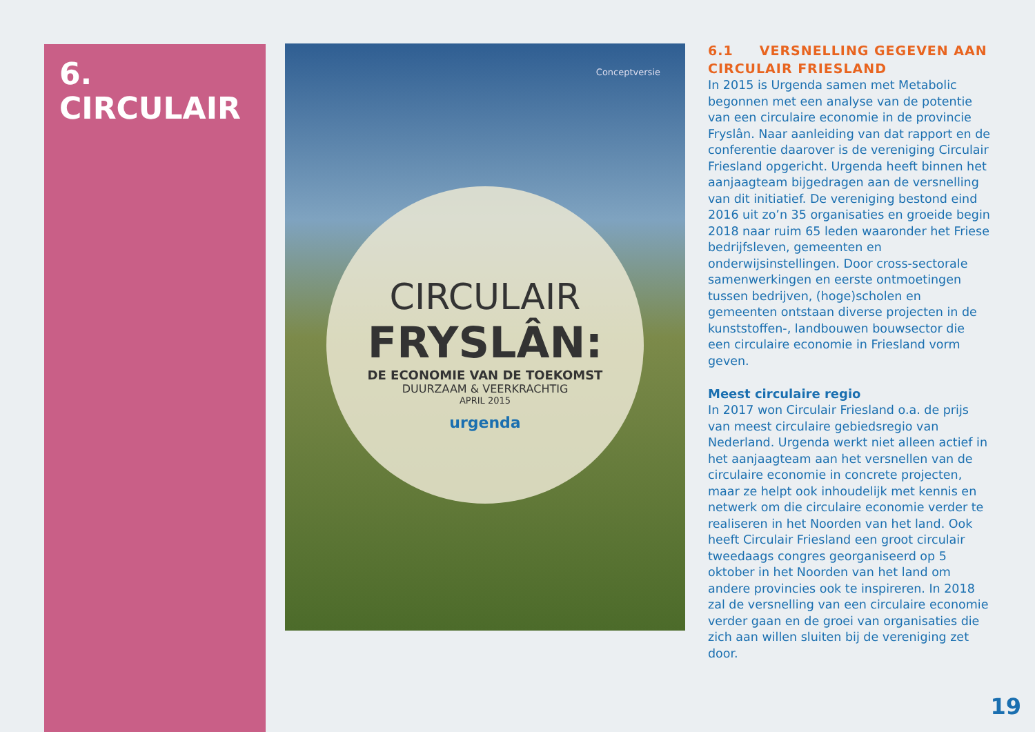6.
CIRCULAIR
Conceptversie
CIRCULAIR
FRYSLÂN:
DE ECONOMIE VAN DE TOEKOMST
DUURZAAM & VEERKRACHTIG
APRIL 2015
urgenda
6.1 VERSNELLING GEGEVEN AAN CIRCULAIR FRIESLAND
In 2015 is Urgenda samen met Metabolic begonnen met een analyse van de potentie van een circulaire economie in de provincie Fryslân. Naar aanleiding van dat rapport en de conferentie daarover is de vereniging Circulair Friesland opgericht. Urgenda heeft binnen het aanjaagteam bijgedragen aan de versnelling van dit initiatief. De vereniging bestond eind 2016 uit zo’n 35 organisaties en groeide begin 2018 naar ruim 65 leden waaronder het Friese bedrijfsleven, gemeenten en onderwijsinstellingen. Door cross-sectorale samenwerkingen en eerste ontmoetingen tussen bedrijven, (hoge)scholen en gemeenten ontstaan diverse projecten in de kunststoffen-, landbouwen bouwsector die een circulaire economie in Friesland vorm geven.
Meest circulaire regio
In 2017 won Circulair Friesland o.a. de prijs van meest circulaire gebiedsregio van Nederland. Urgenda werkt niet alleen actief in het aanjaagteam aan het versnellen van de circulaire economie in concrete projecten, maar ze helpt ook inhoudelijk met kennis en netwerk om die circulaire economie verder te realiseren in het Noorden van het land. Ook heeft Circulair Friesland een groot circulair tweedaags congres georganiseerd op 5 oktober in het Noorden van het land om andere provincies ook te inspireren. In 2018 zal de versnelling van een circulaire economie verder gaan en de groei van organisaties die zich aan willen sluiten bij de vereniging zet door.
19